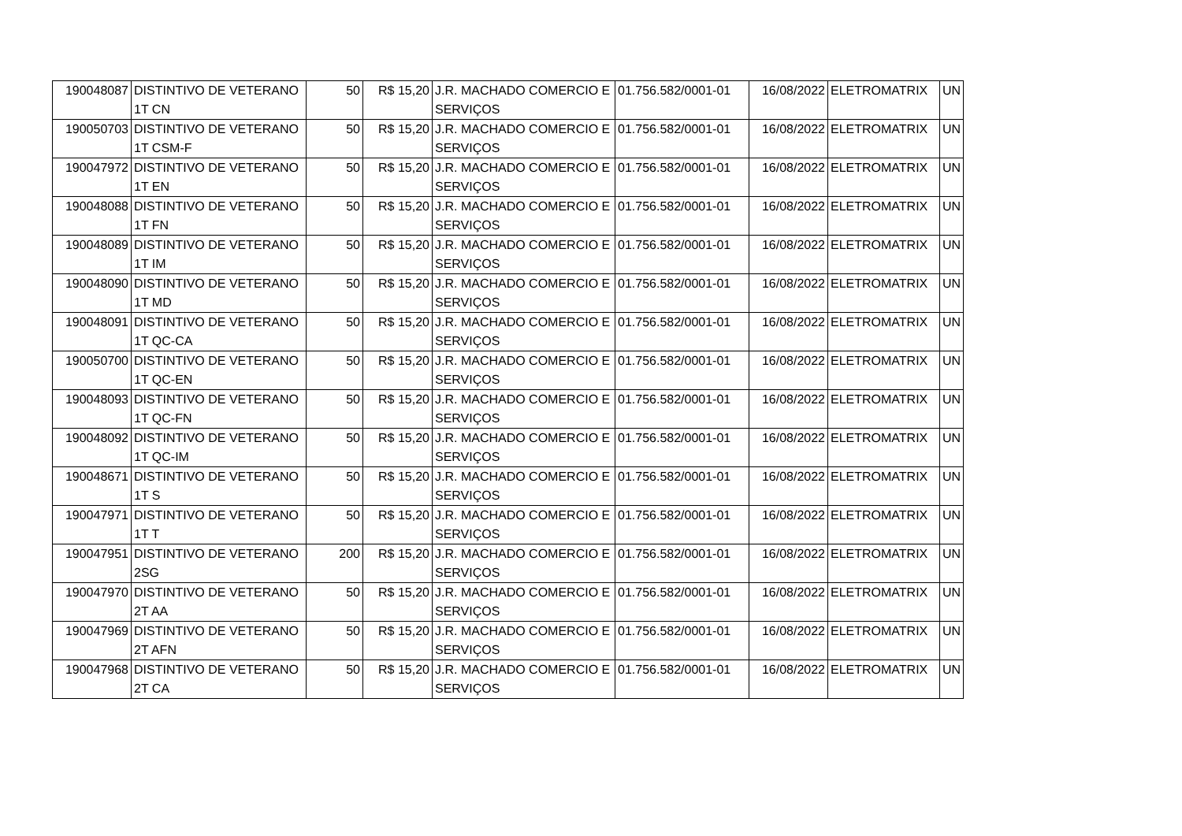| 190048087 | DISTINTIVO DE VETERANO 1T CN | 50 | R$ 15,20 | J.R. MACHADO COMERCIO E SERVIÇOS | 01.756.582/0001-01 | 16/08/2022 | ELETROMATRIX | UN |
| 190050703 | DISTINTIVO DE VETERANO 1T CSM-F | 50 | R$ 15,20 | J.R. MACHADO COMERCIO E SERVIÇOS | 01.756.582/0001-01 | 16/08/2022 | ELETROMATRIX | UN |
| 190047972 | DISTINTIVO DE VETERANO 1T EN | 50 | R$ 15,20 | J.R. MACHADO COMERCIO E SERVIÇOS | 01.756.582/0001-01 | 16/08/2022 | ELETROMATRIX | UN |
| 190048088 | DISTINTIVO DE VETERANO 1T FN | 50 | R$ 15,20 | J.R. MACHADO COMERCIO E SERVIÇOS | 01.756.582/0001-01 | 16/08/2022 | ELETROMATRIX | UN |
| 190048089 | DISTINTIVO DE VETERANO 1T IM | 50 | R$ 15,20 | J.R. MACHADO COMERCIO E SERVIÇOS | 01.756.582/0001-01 | 16/08/2022 | ELETROMATRIX | UN |
| 190048090 | DISTINTIVO DE VETERANO 1T MD | 50 | R$ 15,20 | J.R. MACHADO COMERCIO E SERVIÇOS | 01.756.582/0001-01 | 16/08/2022 | ELETROMATRIX | UN |
| 190048091 | DISTINTIVO DE VETERANO 1T QC-CA | 50 | R$ 15,20 | J.R. MACHADO COMERCIO E SERVIÇOS | 01.756.582/0001-01 | 16/08/2022 | ELETROMATRIX | UN |
| 190050700 | DISTINTIVO DE VETERANO 1T QC-EN | 50 | R$ 15,20 | J.R. MACHADO COMERCIO E SERVIÇOS | 01.756.582/0001-01 | 16/08/2022 | ELETROMATRIX | UN |
| 190048093 | DISTINTIVO DE VETERANO 1T QC-FN | 50 | R$ 15,20 | J.R. MACHADO COMERCIO E SERVIÇOS | 01.756.582/0001-01 | 16/08/2022 | ELETROMATRIX | UN |
| 190048092 | DISTINTIVO DE VETERANO 1T QC-IM | 50 | R$ 15,20 | J.R. MACHADO COMERCIO E SERVIÇOS | 01.756.582/0001-01 | 16/08/2022 | ELETROMATRIX | UN |
| 190048671 | DISTINTIVO DE VETERANO 1T S | 50 | R$ 15,20 | J.R. MACHADO COMERCIO E SERVIÇOS | 01.756.582/0001-01 | 16/08/2022 | ELETROMATRIX | UN |
| 190047971 | DISTINTIVO DE VETERANO 1T T | 50 | R$ 15,20 | J.R. MACHADO COMERCIO E SERVIÇOS | 01.756.582/0001-01 | 16/08/2022 | ELETROMATRIX | UN |
| 190047951 | DISTINTIVO DE VETERANO 2SG | 200 | R$ 15,20 | J.R. MACHADO COMERCIO E SERVIÇOS | 01.756.582/0001-01 | 16/08/2022 | ELETROMATRIX | UN |
| 190047970 | DISTINTIVO DE VETERANO 2T AA | 50 | R$ 15,20 | J.R. MACHADO COMERCIO E SERVIÇOS | 01.756.582/0001-01 | 16/08/2022 | ELETROMATRIX | UN |
| 190047969 | DISTINTIVO DE VETERANO 2T AFN | 50 | R$ 15,20 | J.R. MACHADO COMERCIO E SERVIÇOS | 01.756.582/0001-01 | 16/08/2022 | ELETROMATRIX | UN |
| 190047968 | DISTINTIVO DE VETERANO 2T CA | 50 | R$ 15,20 | J.R. MACHADO COMERCIO E SERVIÇOS | 01.756.582/0001-01 | 16/08/2022 | ELETROMATRIX | UN |